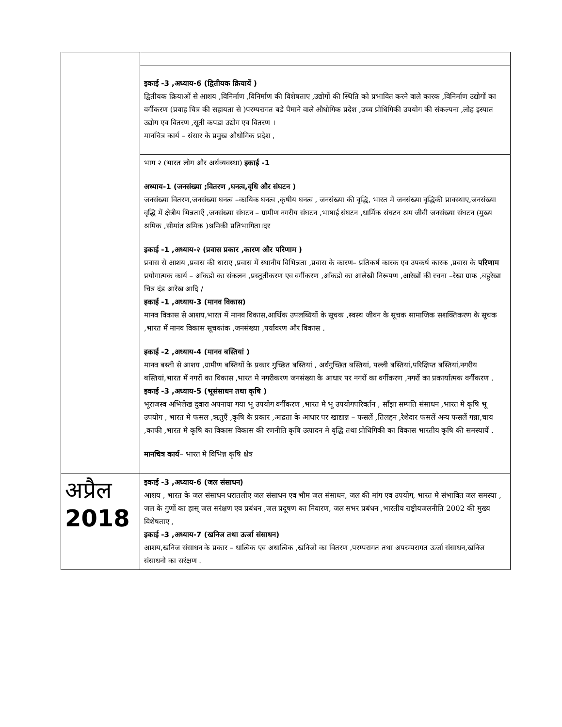| | इकाई -3 ,अध्याय-6 (द्वितीयक क्रियायें ) द्वितीयक क्रियाओं से आशय ,विनिर्माण ,विनिर्माण की विशेषताए ,उद्योगों की स्थिति को प्रभावित करने वाले कारक ,विनिर्माण उद्योगों का वर्गीकरण (प्रवाह चित्र की सहायता से )परम्परागत बडे पैमाने वाले औधोगिक प्रदेश ,उच्च प्रोधिगिकी उपयोग की संकल्पना ,लोह इस्पात उद्योग एव वितरण ,सूती कपडा उद्योग एव वितरण । मानचित्र कार्य – संसार के प्रमुख औधोगिक प्रदेश , |
| | भाग २ (भारत लोग और अर्थव्यवस्था) इकाई -1 अध्याय-1 (जनसंख्या ;वितरण ,घनत्व,वृधि और संघटन ) जनसंख्या वितरण,जनसंख्या घनत्व –कायिक घनत्व ,कृषीय घनत्व , जनसंख्या की वृद्धि, भारत में जनसंख्या वृद्धिकी प्रावस्थाए,जनसंख्या वृद्धि में क्षेत्रीय भिन्नताएँ ,जनसंख्या संघटन – ग्रामीण नगरीय संघटन ,भाषाई संघटन ,धार्मिक संघटन श्रम जीवी जनसंख्या संघटन (मुख्य श्रमिक ,सीमांत श्रमिक )श्रमिकी प्रतिभागिता।दर इकाई -1 ,अध्याय-२ (प्रवास प्रकार ,कारण और परिणाम ) प्रवास से आशय ,प्रवास की धाराए ,प्रवास में स्थानीय विभिन्नता ,प्रवास के कारण– प्रतिकर्ष कारक एव उपकर्ष कारक ,प्रवास के परिणाम प्रयोगात्मक कार्य – आँकडो का संकलन ,प्रस्तुतीकरण एव वर्गीकरण ,आँकडो का आलेखी निरूपण ,आरेखों की रचना –रेखा ग्राफ ,बहुरेखा चित्र दंड आरेख आदि / इकाई -1 ,अध्याय-3 (मानव विकास) मानव विकास से आशय,भारत में मानव विकास,आर्थिक उपलब्धियों के सूचक ,स्वस्थ जीवन के सूचक सामाजिक सशक्तिकरण के सूचक ,भारत में मानव विकास सूचकांक ,जनसंख्या ,पर्यावरण और विकास . इकाई -2 ,अध्याय-4 (मानव बस्तियां ) मानव बस्ती से आशय ,ग्रामीण बस्तियों के प्रकार गुच्छित बस्तियां , अर्धगुच्छित बस्तियां, पल्ली बस्तियां,परिक्षिप्त बस्तियां,नगरीय बस्तियां,भारत में नगरों का विकास ,भारत मे नगरीकरण जनसंख्या के आधार पर नगरों का वर्गीकरण ,नगरों का प्रकार्यात्मक वर्गीकरण . इकाई -3 ,अध्याय-5 (भूसंसाधन तथा कृषि ) भूराजस्व अभिलेख दुवारा अपनाया गया भू उपयोग वर्गीकरण ,भारत मे भू उपयोगपरिवर्तन , साँझा सम्पति संसाधन ,भारत मे कृषि भू उपयोग , भारत मे फसल ,ऋतुएँ ,कृषि के प्रकार ,आद्रता के आधार पर खाद्यान्न – फसलें ,तिलहन ,रेशेदार फसलें अन्य फसलें गन्ना,चाय ,काफी ,भारत मे कृषि का विकास विकास की रणनीति कृषि उत्पादन मे वृद्धि तथा प्रोधिगिकी का विकास भारतीय कृषि की समस्यायें . मानचित्र कार्य – भारत मे विभिन्न कृषि क्षेत्र |
| अप्रैल 2018 | इकाई -3 ,अध्याय-6 (जल संसाधन) आशय , भारत के जल संसाधन धरातलीए जल संसाधन एव भौम जल संसाधन, जल की मांग एव उपयोग, भारत मे संभावित जल समस्या , जल के गुणों का हास् जल सरंक्षण एव प्रबंधन ,जल प्रदूषण का निवारण, जल सभर प्रबंधन ,भारतीय राष्ट्रीयजलनीति 2002 की मुख्य विशेषताए , इकाई -3 ,अध्याय-7 (खनिज तथा ऊर्जा संसाधन) आशय,खनिज संसाधन के प्रकार – धात्विक एव अधात्विक ,खनिजो का वितरण ,परम्परागत तथा अपरम्परागत ऊर्जा संसाधन,खनिज संसाधनो का सरंक्षण . |